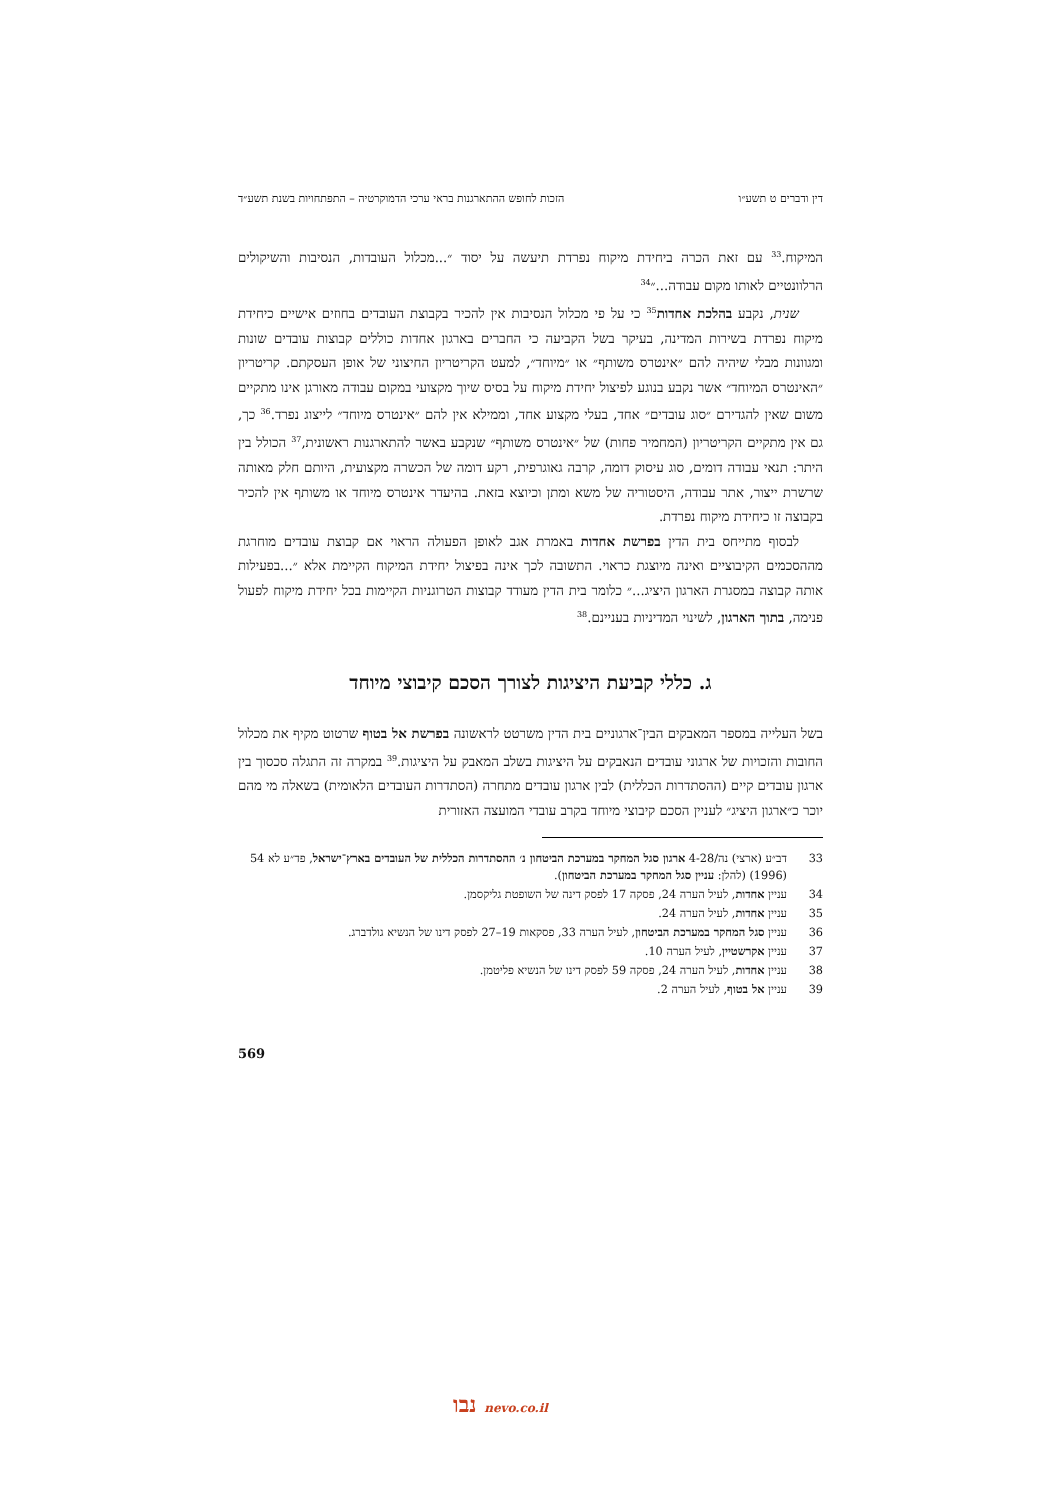דין ודברים ט תשע״ו הזכות לחופש ההתארגנות בראי ערכי הדמוקרטיה – התפתחויות בשנת תשע״ד
המיקוח.<sup>33</sup> עם זאת הכרה ביחידת מיקוח נפרדת תיעשה על יסוד ״...מכלול העובדות, הנסיבות והשיקולים הרלוונטיים לאותו מקום עבודה...״<sup>34</sup>
שנית, נקבע בהלכת אחדות<sup>35</sup> כי על פי מכלול הנסיבות אין להכיר בקבוצת העובדים בחוזים אישיים כיחידת מיקוח נפרדת בשירות המדינה, בעיקר בשל הקביעה כי החברים בארגון אחדות כוללים קבוצות עובדים שונות ומגוונות מבלי שיהיה להם ״אינטרס משותף״ או ״מיוחד״, למעט הקריטריון החיצוני של אופן העסקתם. קריטריון ״האינטרס המיוחד״ אשר נקבע בנוגע לפיצול יחידת מיקוח על בסיס שיוך מקצועי במקום עבודה מאורגן אינו מתקיים משום שאין להגדירם ״סוג עובדים״ אחד, בעלי מקצוע אחד, וממילא אין להם ״אינטרס מיוחד״ לייצוג נפרד.<sup>36</sup> כך, גם אין מתקיים הקריטריון (המחמיר פחות) של ״אינטרס משותף״ שנקבע באשר להתארגנות ראשונית,<sup>37</sup> הכולל בין היתר: תנאי עבודה דומים, סוג עיסוק דומה, קרבה גאוגרפית, רקע דומה של הכשרה מקצועית, היותם חלק מאותה שרשרת ייצור, אתר עבודה, היסטוריה של משא ומתן וכיוצא בזאת. בהיעדר אינטרס מיוחד או משותף אין להכיר בקבוצה זו כיחידת מיקוח נפרדת.
לבסוף מתייחס בית הדין בפרשת אחדות באמרת אגב לאופן הפעולה הראוי אם קבוצת עובדים מוחרגת מההסכמים הקיבוציים ואינה מיוצגת כראוי. התשובה לכך אינה בפיצול יחידת המיקוח הקיימת אלא ״...בפעילות אותה קבוצה במסגרת הארגון היציג...״ כלומר בית הדין מעודד קבוצות הטרוגניות הקיימות בכל יחידת מיקוח לפעול פנימה, בתוך הארגון, לשינוי המדיניות בעניינם.<sup>38</sup>
ג. כללי קביעת היציגות לצורך הסכם קיבוצי מיוחד
בשל העלייה במספר המאבקים הבין־ארגוניים בית הדין משרטט לראשונה בפרשת אל בטוף שרטוט מקיף את מכלול החובות והזכויות של ארגוני עובדים הנאבקים על היציגות בשלב המאבק על היציגות.<sup>39</sup> במקרה זה התגלה סכסוך בין ארגון עובדים קיים (ההסתדרות הכללית) לבין ארגון עובדים מתחרה (הסתדרות העובדים הלאומית) בשאלה מי מהם יוכר כ״ארגון היציג״ לעניין הסכם קיבוצי מיוחד בקרב עובדי המועצה האזורית
33 דב״ע (ארצי) נה/4-28 ארגון סגל המחקר במערכת הביטחון נ׳ ההסתדרות הכללית של העובדים בארץ־ישראל, פד״ע לא 54 (1996) (להלן: עניין סגל המחקר במערכת הביטחון).
34 עניין אחדות, לעיל הערה 24, פסקה 17 לפסק דינה של השופטת גליקסמן.
35 עניין אחדות, לעיל הערה 24.
36 עניין סגל המחקר במערכת הביטחון, לעיל הערה 33, פסקאות 19–27 לפסק דינו של הנשיא גולדברג.
37 עניין אקרשטיין, לעיל הערה 10.
38 עניין אחדות, לעיל הערה 24, פסקה 59 לפסק דינו של הנשיא פליטמן.
39 עניין אל בטוף, לעיל הערה 2.
569
נבו nevo.co.il